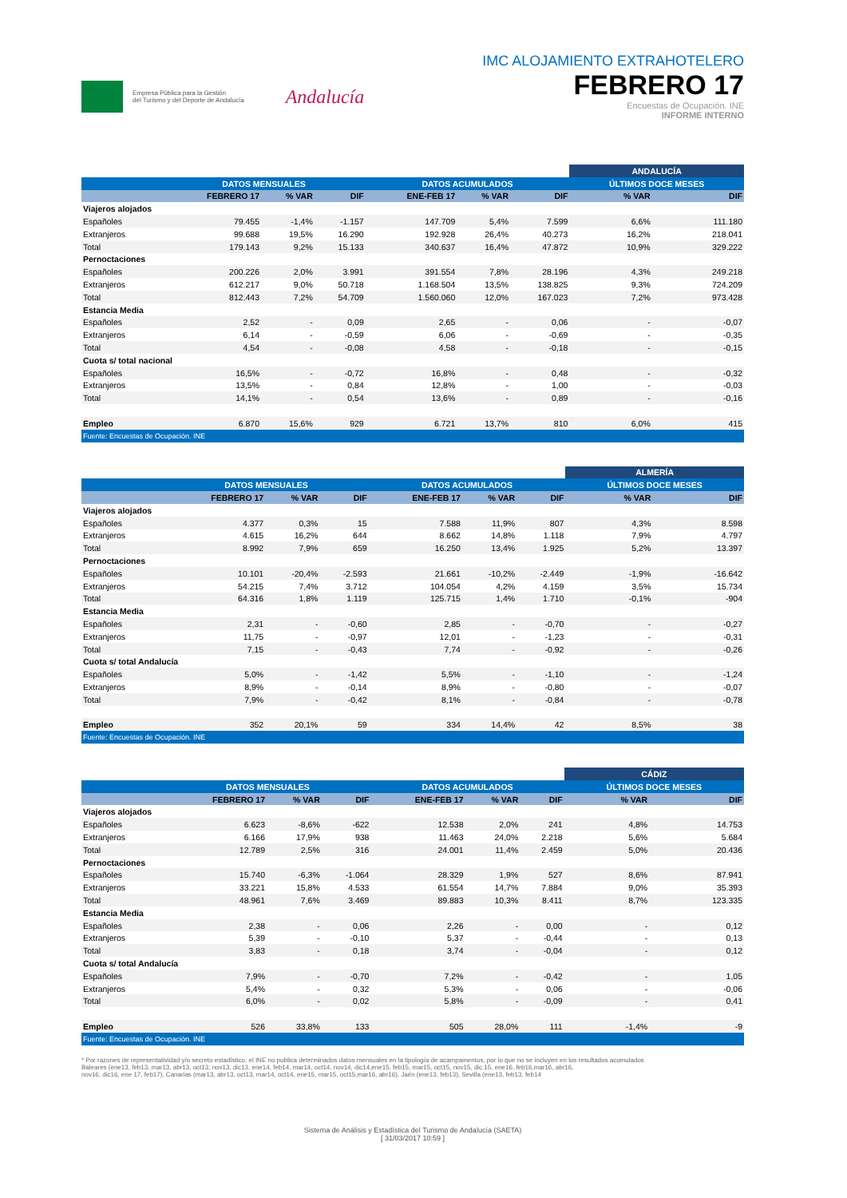Empresa Pública para la Gestión
del Turismo y del Deporte de Andalucía
Andalucía
IMC ALOJAMIENTO EXTRAHOTELERO
FEBRERO 17
Encuestas de Ocupación. INE
INFORME INTERNO
| | | | | | | | ANDALUCÍA | |
| --- | --- | --- | --- | --- | --- | --- | --- | --- |
| | DATOS MENSUALES | | | DATOS ACUMULADOS | | | ÚLTIMOS DOCE MESES | |
| | FEBRERO 17 | % VAR | DIF | ENE-FEB 17 | % VAR | DIF | % VAR | DIF |
| Viajeros alojados | | | | | | | | |
| Españoles | 79.455 | -1,4% | -1.157 | 147.709 | 5,4% | 7.599 | 6,6% | 111.180 |
| Extranjeros | 99.688 | 19,5% | 16.290 | 192.928 | 26,4% | 40.273 | 16,2% | 218.041 |
| Total | 179.143 | 9,2% | 15.133 | 340.637 | 16,4% | 47.872 | 10,9% | 329.222 |
| Pernoctaciones | | | | | | | | |
| Españoles | 200.226 | 2,0% | 3.991 | 391.554 | 7,8% | 28.196 | 4,3% | 249.218 |
| Extranjeros | 612.217 | 9,0% | 50.718 | 1.168.504 | 13,5% | 138.825 | 9,3% | 724.209 |
| Total | 812.443 | 7,2% | 54.709 | 1.560.060 | 12,0% | 167.023 | 7,2% | 973.428 |
| Estancia Media | | | | | | | | |
| Españoles | 2,52 | - | 0,09 | 2,65 | - | 0,06 | - | -0,07 |
| Extranjeros | 6,14 | - | -0,59 | 6,06 | - | -0,69 | - | -0,35 |
| Total | 4,54 | - | -0,08 | 4,58 | - | -0,18 | - | -0,15 |
| Cuota s/ total nacional | | | | | | | | |
| Españoles | 16,5% | - | -0,72 | 16,8% | - | 0,48 | - | -0,32 |
| Extranjeros | 13,5% | - | 0,84 | 12,8% | - | 1,00 | - | -0,03 |
| Total | 14,1% | - | 0,54 | 13,6% | - | 0,89 | - | -0,16 |
| Empleo | 6.870 | 15,6% | 929 | 6.721 | 13,7% | 810 | 6,0% | 415 |
| Fuente: Encuestas de Ocupación. INE | | | | | | | | |
| | | | | | | | ALMERÍA | |
| --- | --- | --- | --- | --- | --- | --- | --- | --- |
| | DATOS MENSUALES | | | DATOS ACUMULADOS | | | ÚLTIMOS DOCE MESES | |
| | FEBRERO 17 | % VAR | DIF | ENE-FEB 17 | % VAR | DIF | % VAR | DIF |
| Viajeros alojados | | | | | | | | |
| Españoles | 4.377 | 0,3% | 15 | 7.588 | 11,9% | 807 | 4,3% | 8.598 |
| Extranjeros | 4.615 | 16,2% | 644 | 8.662 | 14,8% | 1.118 | 7,9% | 4.797 |
| Total | 8.992 | 7,9% | 659 | 16.250 | 13,4% | 1.925 | 5,2% | 13.397 |
| Pernoctaciones | | | | | | | | |
| Españoles | 10.101 | -20,4% | -2.593 | 21.661 | -10,2% | -2.449 | -1,9% | -16.642 |
| Extranjeros | 54.215 | 7,4% | 3.712 | 104.054 | 4,2% | 4.159 | 3,5% | 15.734 |
| Total | 64.316 | 1,8% | 1.119 | 125.715 | 1,4% | 1.710 | -0,1% | -904 |
| Estancia Media | | | | | | | | |
| Españoles | 2,31 | - | -0,60 | 2,85 | - | -0,70 | - | -0,27 |
| Extranjeros | 11,75 | - | -0,97 | 12,01 | - | -1,23 | - | -0,31 |
| Total | 7,15 | - | -0,43 | 7,74 | - | -0,92 | - | -0,26 |
| Cuota s/ total Andalucía | | | | | | | | |
| Españoles | 5,0% | - | -1,42 | 5,5% | - | -1,10 | - | -1,24 |
| Extranjeros | 8,9% | - | -0,14 | 8,9% | - | -0,80 | - | -0,07 |
| Total | 7,9% | - | -0,42 | 8,1% | - | -0,84 | - | -0,78 |
| Empleo | 352 | 20,1% | 59 | 334 | 14,4% | 42 | 8,5% | 38 |
| Fuente: Encuestas de Ocupación. INE | | | | | | | | |
| | | | | | | | CÁDIZ | |
| --- | --- | --- | --- | --- | --- | --- | --- | --- |
| | DATOS MENSUALES | | | DATOS ACUMULADOS | | | ÚLTIMOS DOCE MESES | |
| | FEBRERO 17 | % VAR | DIF | ENE-FEB 17 | % VAR | DIF | % VAR | DIF |
| Viajeros alojados | | | | | | | | |
| Españoles | 6.623 | -8,6% | -622 | 12.538 | 2,0% | 241 | 4,8% | 14.753 |
| Extranjeros | 6.166 | 17,9% | 938 | 11.463 | 24,0% | 2.218 | 5,6% | 5.684 |
| Total | 12.789 | 2,5% | 316 | 24.001 | 11,4% | 2.459 | 5,0% | 20.436 |
| Pernoctaciones | | | | | | | | |
| Españoles | 15.740 | -6,3% | -1.064 | 28.329 | 1,9% | 527 | 8,6% | 87.941 |
| Extranjeros | 33.221 | 15,8% | 4.533 | 61.554 | 14,7% | 7.884 | 9,0% | 35.393 |
| Total | 48.961 | 7,6% | 3.469 | 89.883 | 10,3% | 8.411 | 8,7% | 123.335 |
| Estancia Media | | | | | | | | |
| Españoles | 2,38 | - | 0,06 | 2,26 | - | 0,00 | - | 0,12 |
| Extranjeros | 5,39 | - | -0,10 | 5,37 | - | -0,44 | - | 0,13 |
| Total | 3,83 | - | 0,18 | 3,74 | - | -0,04 | - | 0,12 |
| Cuota s/ total Andalucía | | | | | | | | |
| Españoles | 7,9% | - | -0,70 | 7,2% | - | -0,42 | - | 1,05 |
| Extranjeros | 5,4% | - | 0,32 | 5,3% | - | 0,06 | - | -0,06 |
| Total | 6,0% | - | 0,02 | 5,8% | - | -0,09 | - | 0,41 |
| Empleo | 526 | 33,8% | 133 | 505 | 28,0% | 111 | -1,4% | -9 |
| Fuente: Encuestas de Ocupación. INE | | | | | | | | |
* Por razones de representatividad y/o secreto estadístico, el INE no publica determinados datos mensuales en la tipología de acampamentos, por lo que no se incluyen en los resultados acumulados
Baleares (ene13, feb13, mar13, abr13, oct13, nov13, dic13, ene14, feb14, mar14, oct14, nov14, dic14,ene15, feb15, mar15, oct15, nov15, dic.15, ene16, feb16,mar16, abr16,
nov16, dic16, ene 17, feb17), Canarias (mar13, abr13, oct13, mar14, oct14, ene15, mar15, oct15,mar16, abr16), Jaén (ene13, feb13), Sevilla (ene13, feb13, feb14
Sistema de Análisis y Estadística del Turismo de Andalucía (SAETA)
[ 31/03/2017 10:59 ]